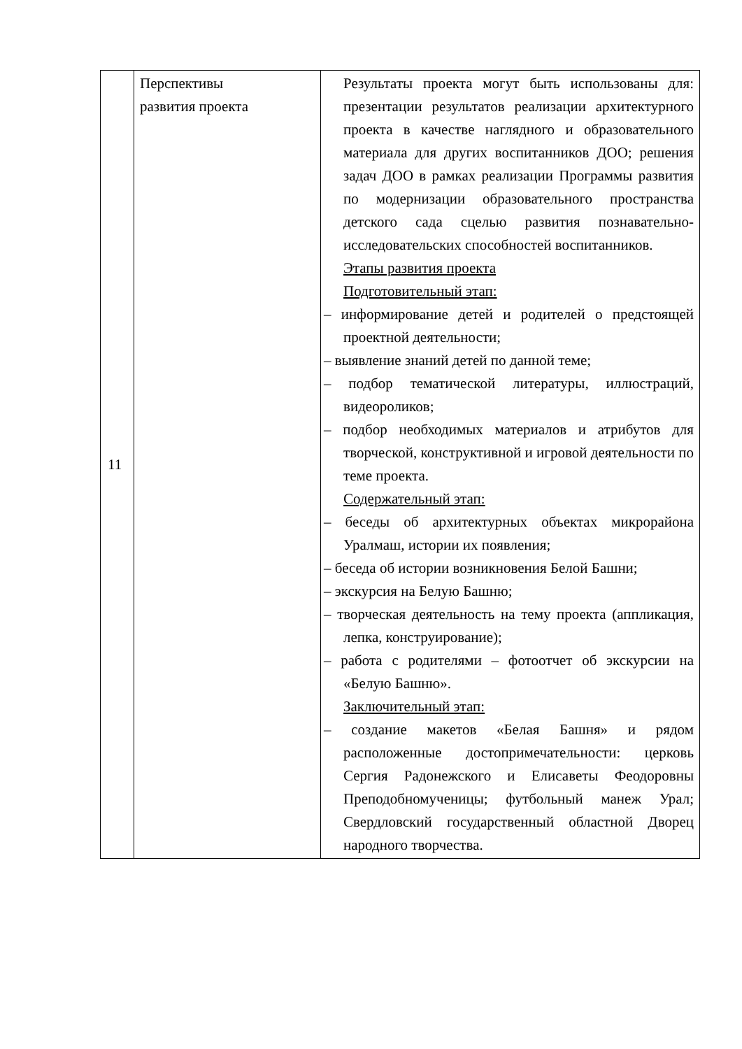| 11 | Перспективы развития проекта | Результаты проекта могут быть использованы для: презентации результатов реализации архитектурного проекта в качестве наглядного и образовательного материала для других воспитанников ДОО; решения задач ДОО в рамках реализации Программы развития по модернизации образовательного пространства детского сада сцелью развития познавательно-исследовательских способностей воспитанников. Этапы развития проекта Подготовительный этап: – информирование детей и родителей о предстоящей проектной деятельности; – выявление знаний детей по данной теме; – подбор тематической литературы, иллюстраций, видеороликов; – подбор необходимых материалов и атрибутов для творческой, конструктивной и игровой деятельности по теме проекта. Содержательный этап: – беседы об архитектурных объектах микрорайона Уралмаш, истории их появления; – беседа об истории возникновения Белой Башни; – экскурсия на Белую Башню; – творческая деятельность на тему проекта (аппликация, лепка, конструирование); – работа с родителями – фотоотчет об экскурсии на «Белую Башню». Заключительный этап: – создание макетов «Белая Башня» и рядом расположенные достопримечательности: церковь Сергия Радонежского и Елисаветы Феодоровны Преподобномученицы; футбольный манеж Урал; Свердловский государственный областной Дворец народного творчества. |